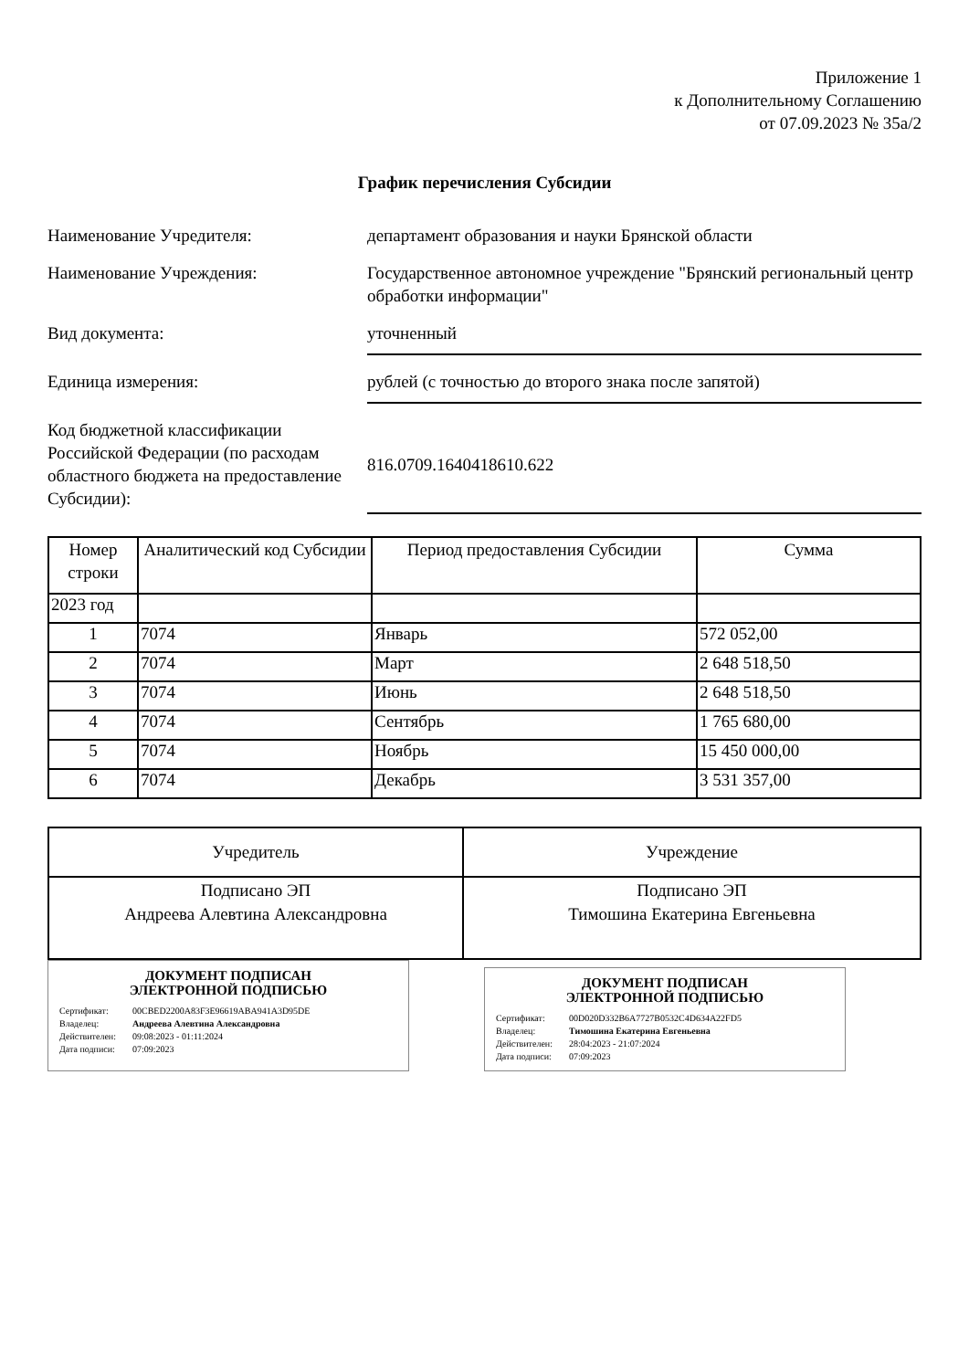Приложение 1
к Дополнительному Соглашению
от 07.09.2023 № 35а/2
График перечисления Субсидии
Наименование Учредителя: департамент образования и науки Брянской области
Наименование Учреждения: Государственное автономное учреждение "Брянский региональный центр обработки информации"
Вид документа: уточненный
Единица измерения: рублей (с точностью до второго знака после запятой)
Код бюджетной классификации Российской Федерации (по расходам областного бюджета на предоставление Субсидии):
816.0709.1640418610.622
| Номер строки | Аналитический код Субсидии | Период предоставления Субсидии | Сумма |
| --- | --- | --- | --- |
| 2023 год | | | |
| 1 | 7074 | Январь | 572 052,00 |
| 2 | 7074 | Март | 2 648 518,50 |
| 3 | 7074 | Июнь | 2 648 518,50 |
| 4 | 7074 | Сентябрь | 1 765 680,00 |
| 5 | 7074 | Ноябрь | 15 450 000,00 |
| 6 | 7074 | Декабрь | 3 531 357,00 |
| Учредитель | Учреждение |
| Подписано ЭП Андреева Алевтина Александровна | Подписано ЭП Тимошина Екатерина Евгеньевна |
ДОКУМЕНТ ПОДПИСАН
ЭЛЕКТРОННОЙ ПОДПИСЬЮ
Сертификат: 00CBED2200A83F3E96619ABA941A3D95DE
Владелец: Андреева Алевтина Александровна
Действителен: 09:08:2023 - 01:11:2024
Дата подписи: 07:09:2023
ДОКУМЕНТ ПОДПИСАН
ЭЛЕКТРОННОЙ ПОДПИСЬЮ
Сертификат: 00D020D332B6A7727B0532C4D634A22FD5
Владелец: Тимошина Екатерина Евгеньевна
Действителен: 28:04:2023 - 21:07:2024
Дата подписи: 07:09:2023